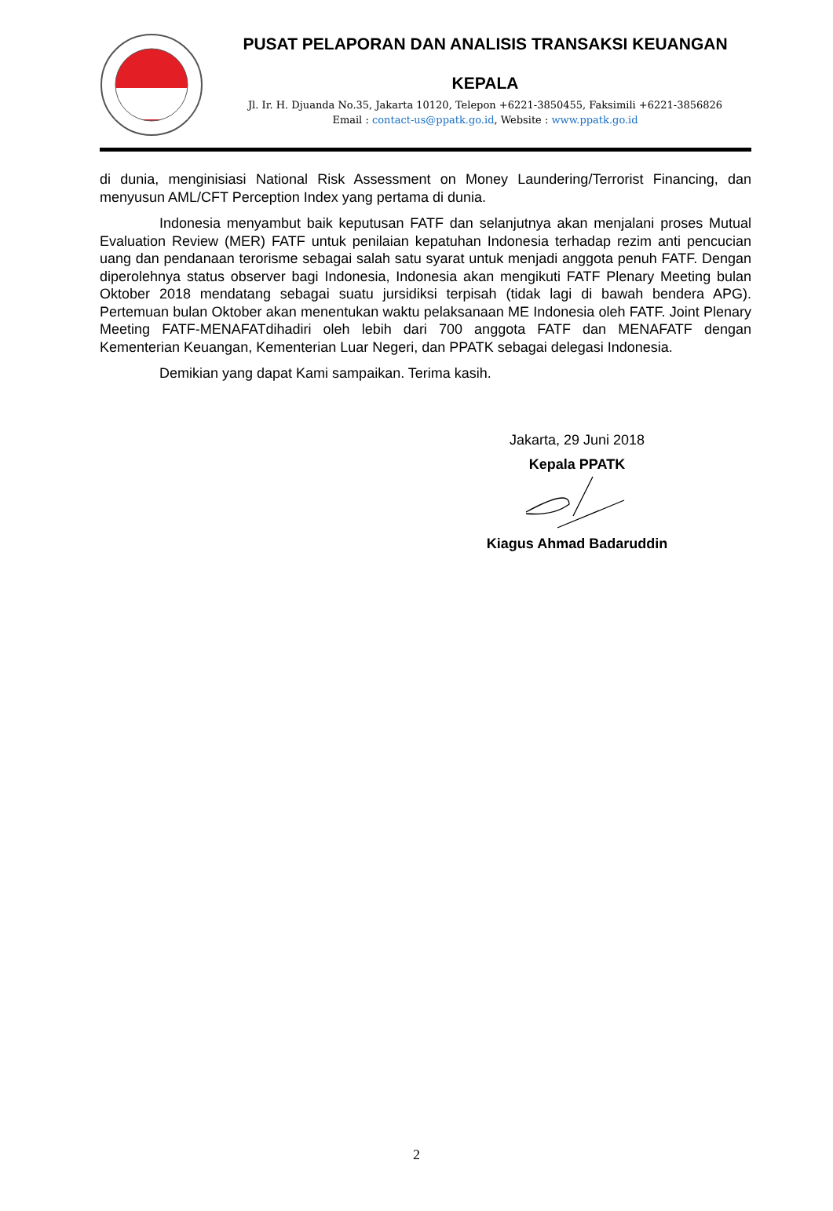PUSAT PELAPORAN DAN ANALISIS TRANSAKSI KEUANGAN
KEPALA
Jl. Ir. H. Djuanda No.35, Jakarta 10120, Telepon +6221-3850455, Faksimili +6221-3856826
Email : contact-us@ppatk.go.id, Website : www.ppatk.go.id
di dunia, menginisiasi National Risk Assessment on Money Laundering/Terrorist Financing, dan menyusun AML/CFT Perception Index yang pertama di dunia.
Indonesia menyambut baik keputusan FATF dan selanjutnya akan menjalani proses Mutual Evaluation Review (MER) FATF untuk penilaian kepatuhan Indonesia terhadap rezim anti pencucian uang dan pendanaan terorisme sebagai salah satu syarat untuk menjadi anggota penuh FATF. Dengan diperolehnya status observer bagi Indonesia, Indonesia akan mengikuti FATF Plenary Meeting bulan Oktober 2018 mendatang sebagai suatu jursidiksi terpisah (tidak lagi di bawah bendera APG). Pertemuan bulan Oktober akan menentukan waktu pelaksanaan ME Indonesia oleh FATF. Joint Plenary Meeting FATF-MENAFATdihadiri oleh lebih dari 700 anggota FATF dan MENAFATF dengan Kementerian Keuangan, Kementerian Luar Negeri, dan PPATK sebagai delegasi Indonesia.
Demikian yang dapat Kami sampaikan. Terima kasih.
Jakarta, 29 Juni 2018
Kepala PPATK
Kiagus Ahmad Badaruddin
2